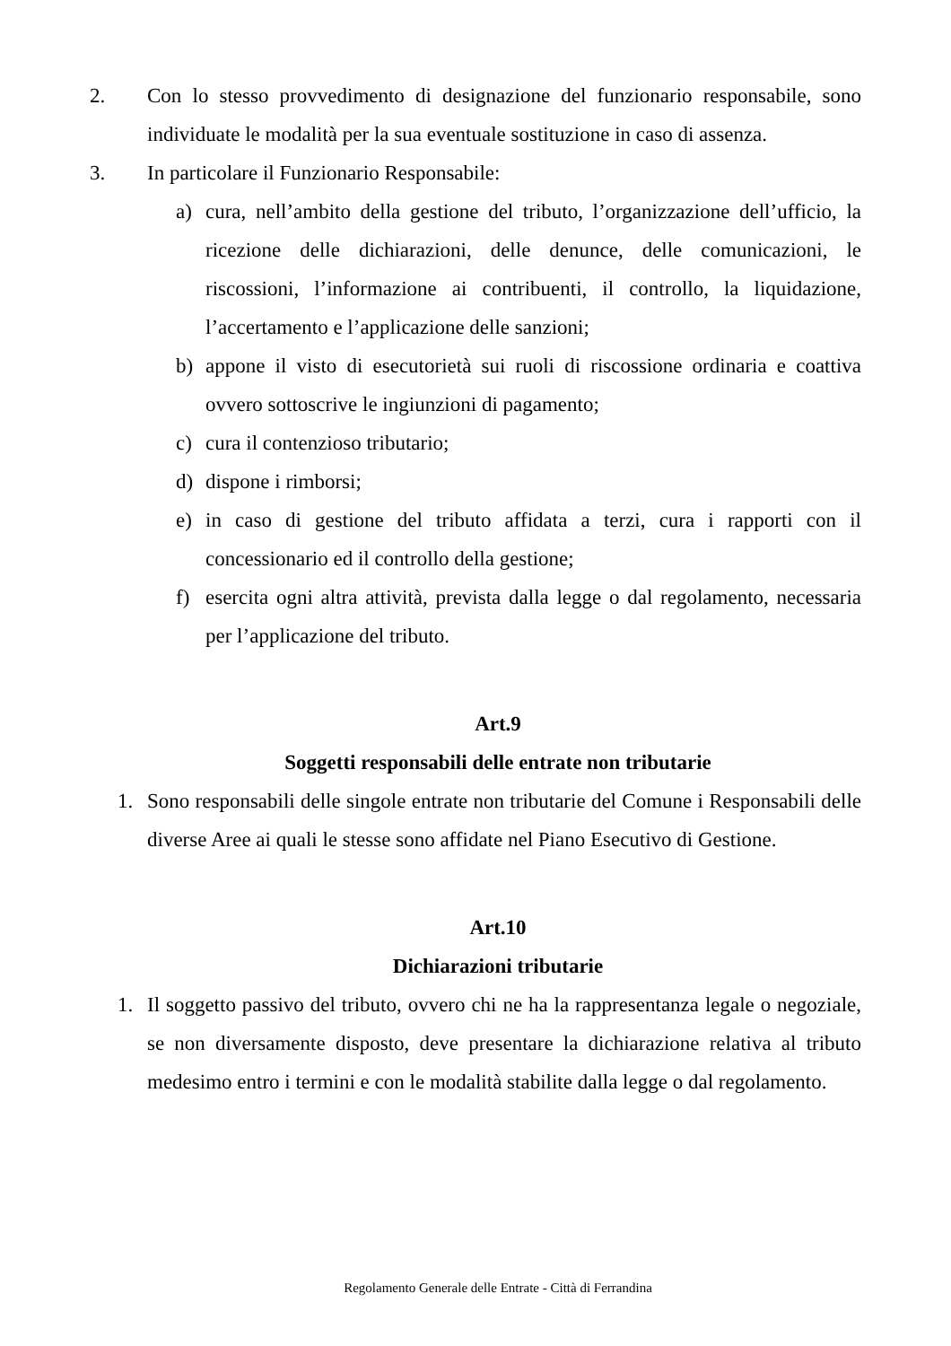2. Con lo stesso provvedimento di designazione del funzionario responsabile, sono individuate le modalità per la sua eventuale sostituzione in caso di assenza.
3. In particolare il Funzionario Responsabile:
a) cura, nell’ambito della gestione del tributo, l’organizzazione dell’ufficio, la ricezione delle dichiarazioni, delle denunce, delle comunicazioni, le riscossioni, l’informazione ai contribuenti, il controllo, la liquidazione, l’accertamento e l’applicazione delle sanzioni;
b) appone il visto di esecutorietà sui ruoli di riscossione ordinaria e coattiva ovvero sottoscrive le ingiunzioni di pagamento;
c) cura il contenzioso tributario;
d) dispone i rimborsi;
e) in caso di gestione del tributo affidata a terzi, cura i rapporti con il concessionario ed il controllo della gestione;
f) esercita ogni altra attività, prevista dalla legge o dal regolamento, necessaria per l’applicazione del tributo.
Art.9
Soggetti responsabili delle entrate non tributarie
1. Sono responsabili delle singole entrate non tributarie del Comune i Responsabili delle diverse Aree ai quali le stesse sono affidate nel Piano Esecutivo di Gestione.
Art.10
Dichiarazioni tributarie
1. Il soggetto passivo del tributo, ovvero chi ne ha la rappresentanza legale o negoziale, se non diversamente disposto, deve presentare la dichiarazione relativa al tributo medesimo entro i termini e con le modalità stabilite dalla legge o dal regolamento.
Regolamento Generale delle Entrate - Città di Ferrandina